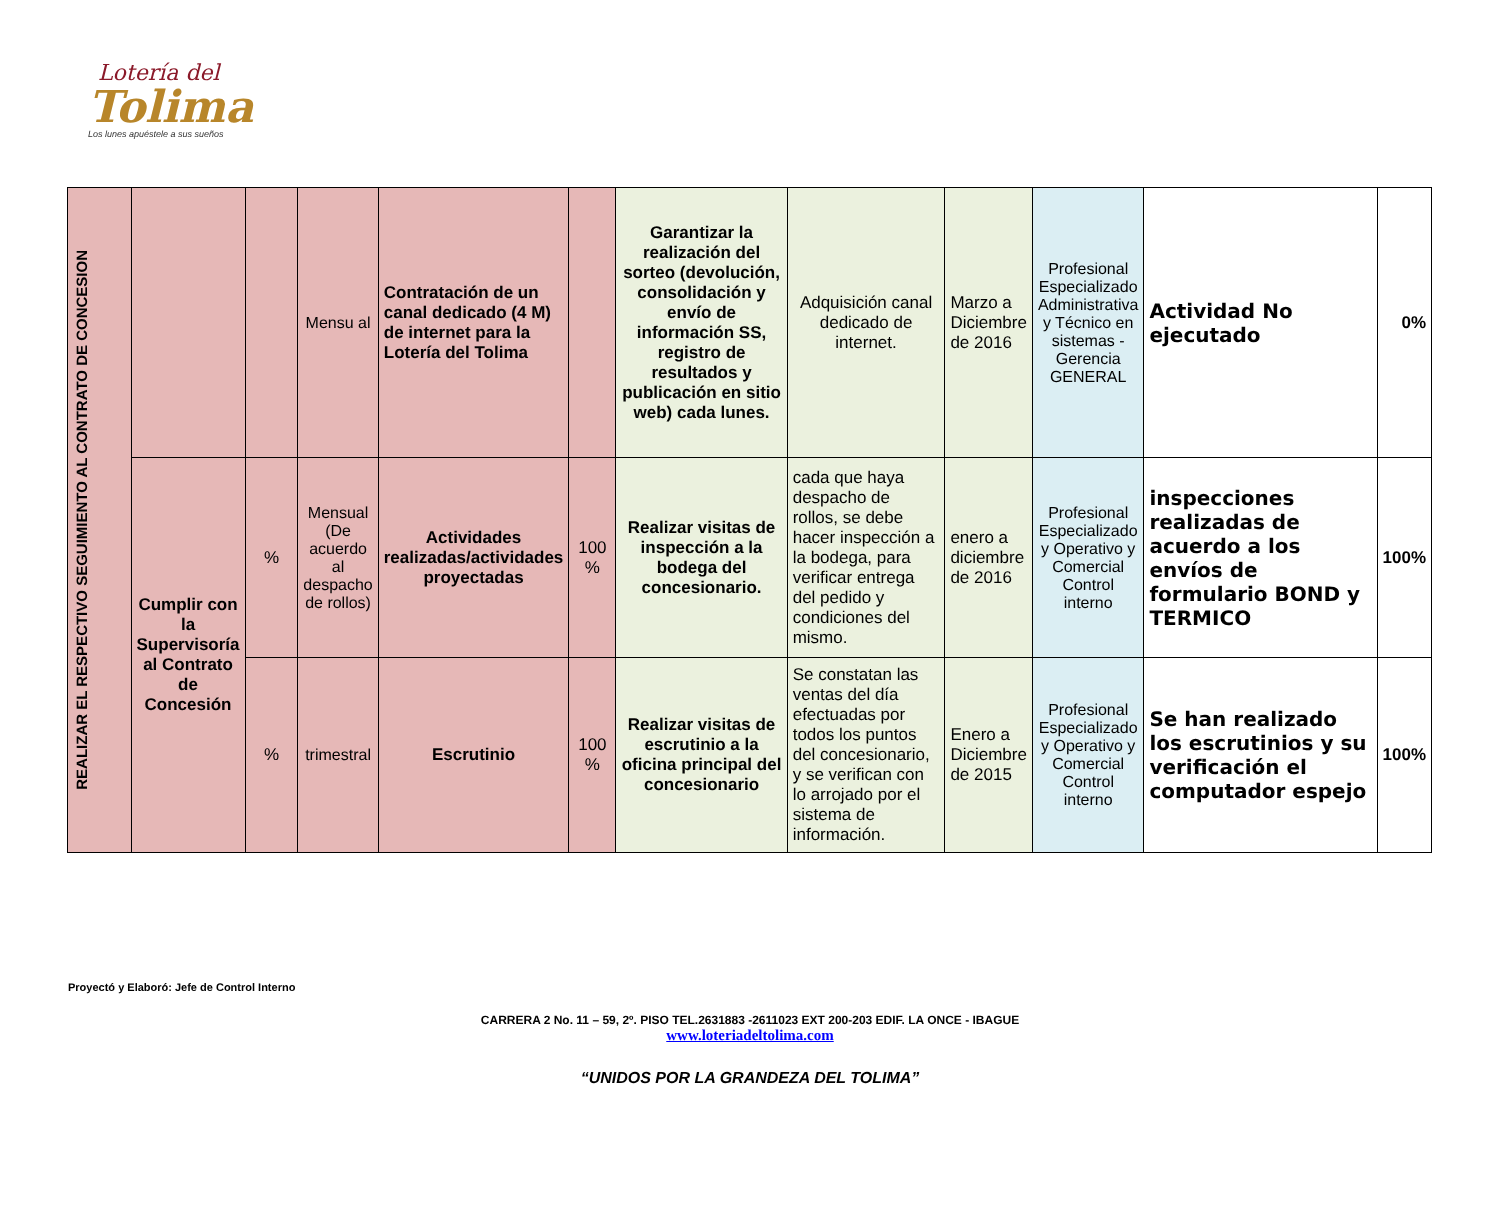Lotería del
Tolima
Los lunes apuéstele a sus sueños
| REALIZAR EL RESPECTIVO SEGUIMIENTO AL CONTRATO DE CONCESION | | | Mensu al | Contratación de un canal dedicado (4 M) de internet para la Lotería del Tolima | | Garantizar la realización del sorteo (devolución, consolidación y envío de información SS, registro de resultados y publicación en sitio web) cada lunes. | Adquisición canal dedicado de internet. | Marzo a Diciembre de 2016 | Profesional Especializado Administrativa y Técnico en sistemas - Gerencia GENERAL | Actividad No ejecutado | 0% |
| | Cumplir con la Supervisoría al Contrato de Concesión | % | Mensual (De acuerdo al despacho de rollos) | Actividades realizadas/actividades proyectadas | 100 % | Realizar visitas de inspección a la bodega del concesionario. | cada que haya despacho de rollos, se debe hacer inspección a la bodega, para verificar entrega del pedido y condiciones del mismo. | enero a diciembre de 2016 | Profesional Especializado y Operativo y Comercial Control interno | inspecciones realizadas de acuerdo a los envíos de formulario BOND y TERMICO | 100% |
| | | % | trimestral | Escrutinio | 100 % | Realizar visitas de escrutinio a la oficina principal del concesionario | Se constatan las ventas del día efectuadas por todos los puntos del concesionario, y se verifican con lo arrojado por el sistema de información. | Enero a Diciembre de 2015 | Profesional Especializado y Operativo y Comercial Control interno | Se han realizado los escrutinios y su verificación el computador espejo | 100% |
Proyectó y Elaboró: Jefe de Control Interno
CARRERA 2 No. 11 – 59, 2º. PISO TEL.2631883 -2611023 EXT 200-203 EDIF. LA ONCE - IBAGUE
www.loteriadeltolima.com
“UNIDOS POR LA GRANDEZA DEL TOLIMA”